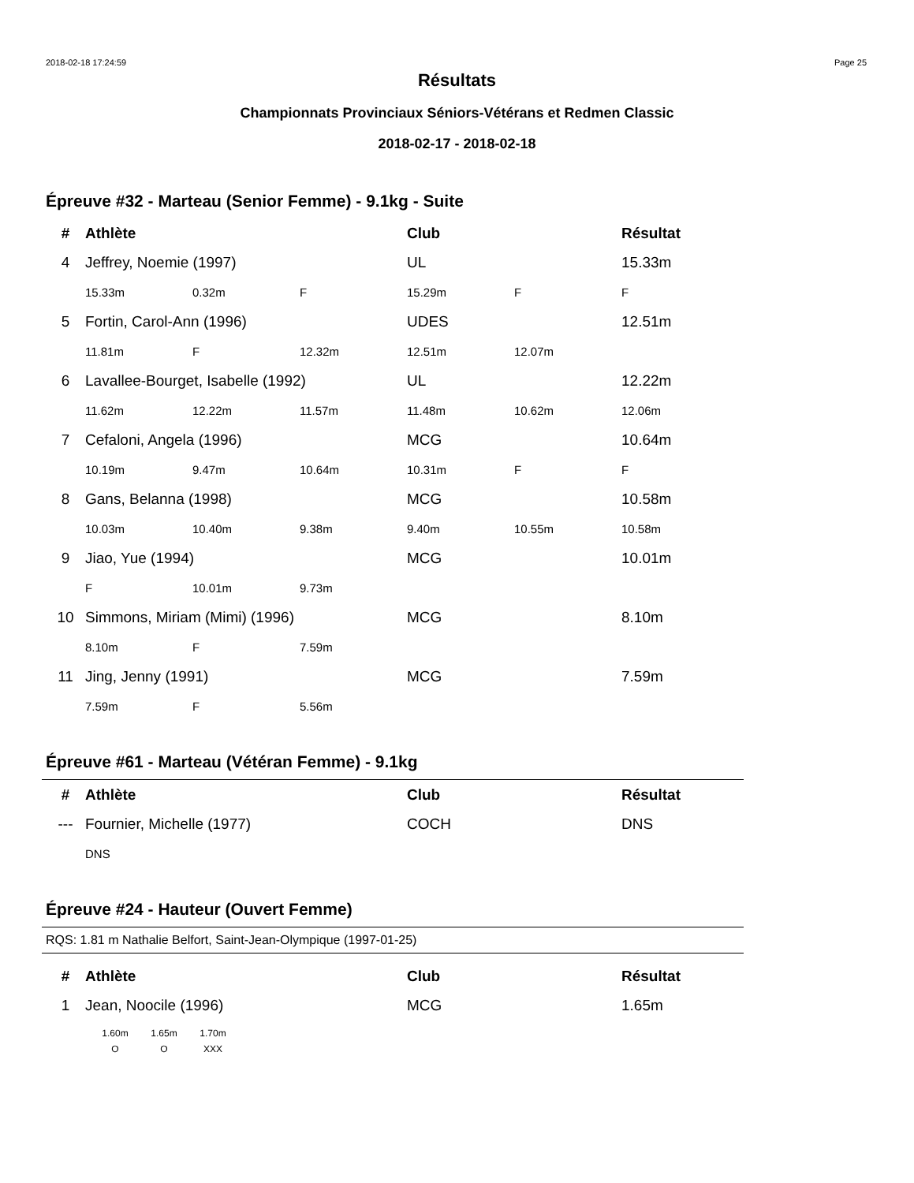2018-02-18 17:24:59 Page 25
Résultats
Championnats Provinciaux Séniors-Vétérans et Redmen Classic
2018-02-17 - 2018-02-18
Épreuve #32 - Marteau (Senior Femme) - 9.1kg - Suite
| # | Athlète | | | Club | | Résultat |
| --- | --- | --- | --- | --- | --- | --- |
| 4 | Jeffrey, Noemie (1997) | | | UL | | 15.33m |
| | 15.33m | 0.32m | F | 15.29m | F | F |
| 5 | Fortin, Carol-Ann (1996) | | | UDES | | 12.51m |
| | 11.81m | F | 12.32m | 12.51m | 12.07m | |
| 6 | Lavallee-Bourget, Isabelle (1992) | | | UL | | 12.22m |
| | 11.62m | 12.22m | 11.57m | 11.48m | 10.62m | 12.06m |
| 7 | Cefaloni, Angela (1996) | | | MCG | | 10.64m |
| | 10.19m | 9.47m | 10.64m | 10.31m | F | F |
| 8 | Gans, Belanna (1998) | | | MCG | | 10.58m |
| | 10.03m | 10.40m | 9.38m | 9.40m | 10.55m | 10.58m |
| 9 | Jiao, Yue (1994) | | | MCG | | 10.01m |
| | F | 10.01m | 9.73m | | | |
| 10 | Simmons, Miriam (Mimi) (1996) | | | MCG | | 8.10m |
| | 8.10m | F | 7.59m | | | |
| 11 | Jing, Jenny (1991) | | | MCG | | 7.59m |
| | 7.59m | F | 5.56m | | | |
Épreuve #61 - Marteau (Vétéran Femme) - 9.1kg
| # | Athlète | Club | Résultat |
| --- | --- | --- | --- |
| --- | Fournier, Michelle (1977) | COCH | DNS |
| | DNS | | |
Épreuve #24 - Hauteur (Ouvert Femme)
RQS: 1.81 m Nathalie Belfort, Saint-Jean-Olympique (1997-01-25)
| # | Athlète | Club | Résultat |
| --- | --- | --- | --- |
| 1 | Jean, Noocile (1996) | MCG | 1.65m |
1.60m 1.65m 1.70m
O O XXX